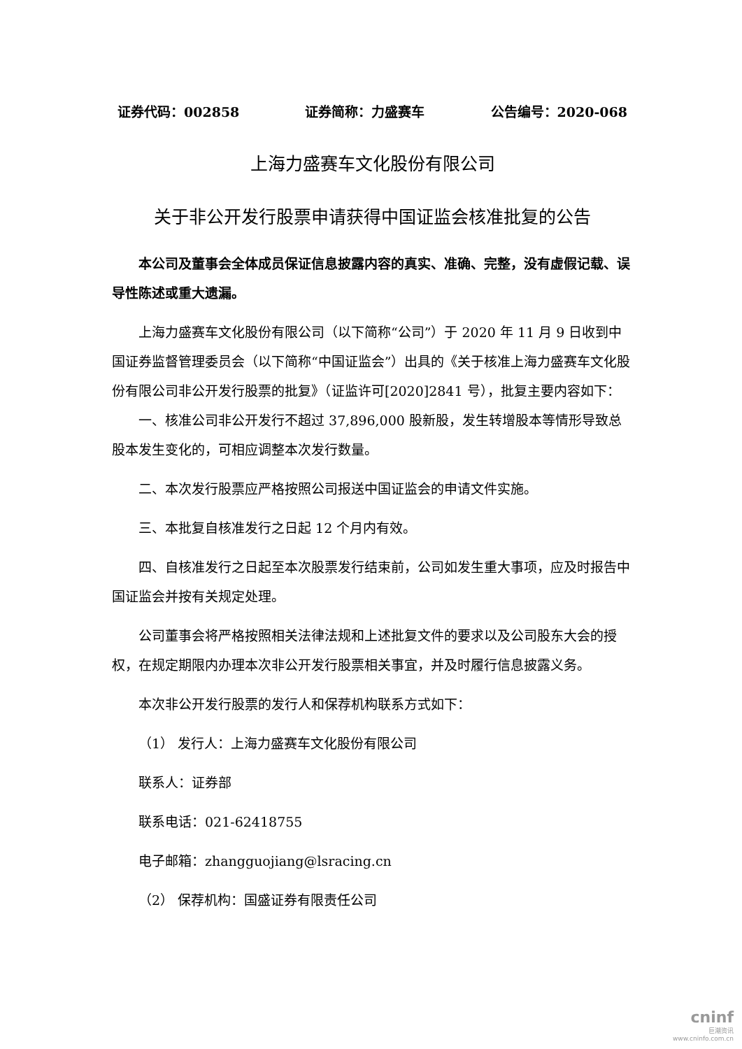证券代码：002858 证券简称：力盛赛车 公告编号：2020-068
上海力盛赛车文化股份有限公司
关于非公开发行股票申请获得中国证监会核准批复的公告
本公司及董事会全体成员保证信息披露内容的真实、准确、完整，没有虚假记载、误导性陈述或重大遗漏。
上海力盛赛车文化股份有限公司（以下简称“公司”）于 2020 年 11 月 9 日收到中国证券监督管理委员会（以下简称“中国证监会”）出具的《关于核准上海力盛赛车文化股份有限公司非公开发行股票的批复》（证监许可[2020]2841 号），批复主要内容如下：
一、核准公司非公开发行不超过 37,896,000 股新股，发生转增股本等情形导致总股本发生变化的，可相应调整本次发行数量。
二、本次发行股票应严格按照公司报送中国证监会的申请文件实施。
三、本批复自核准发行之日起 12 个月内有效。
四、自核准发行之日起至本次股票发行结束前，公司如发生重大事项，应及时报告中国证监会并按有关规定处理。
公司董事会将严格按照相关法律法规和上述批复文件的要求以及公司股东大会的授权，在规定期限内办理本次非公开发行股票相关事宜，并及时履行信息披露义务。
本次非公开发行股票的发行人和保荐机构联系方式如下：
（1） 发行人：上海力盛赛车文化股份有限公司
联系人：证券部
联系电话：021-62418755
电子邮箱：zhangguojiang@lsracing.cn
（2） 保荐机构：国盛证券有限责任公司
cninf
巨潮资讯
www.cninfo.com.cn